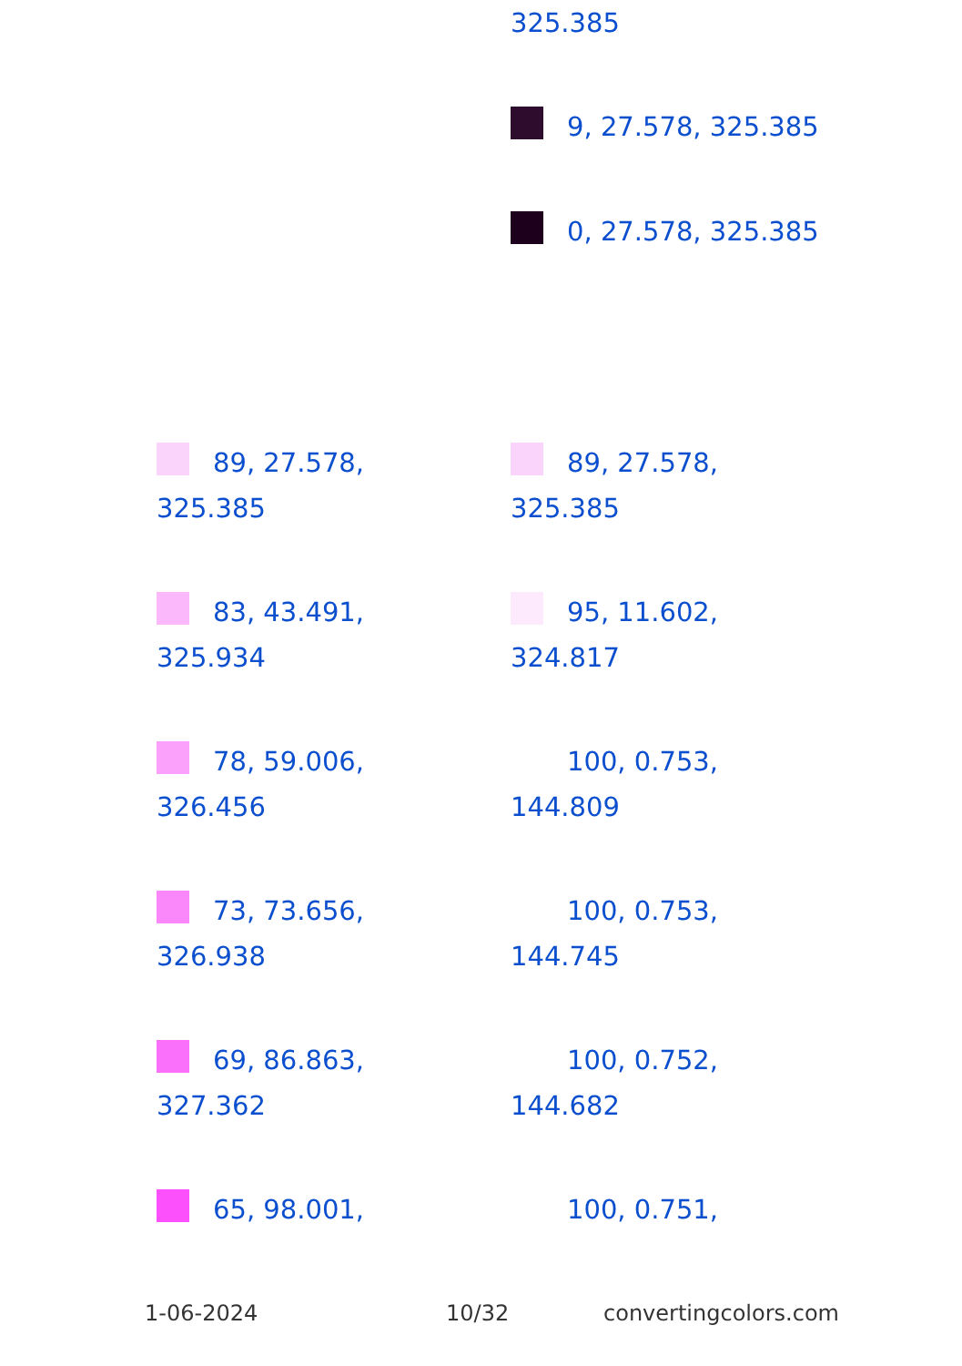325.385
9, 27.578, 325.385
0, 27.578, 325.385
89, 27.578, 325.385
89, 27.578, 325.385
83, 43.491, 325.934
95, 11.602, 324.817
78, 59.006, 326.456
100, 0.753, 144.809
73, 73.656, 326.938
100, 0.753, 144.745
69, 86.863, 327.362
100, 0.752, 144.682
65, 98.001, 100, 0.751,
1-06-2024 10/32 convertingcolors.com